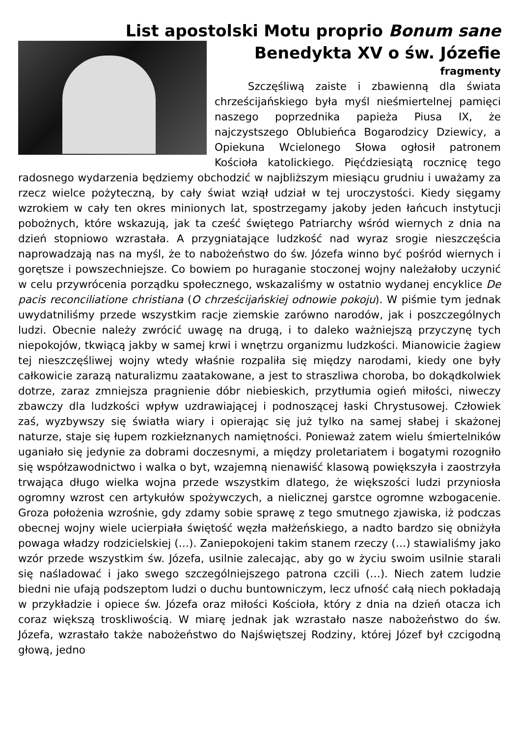List apostolski Motu proprio Bonum sane
Benedykta XV o św. Józefie
fragmenty
Szczęśliwą zaiste i zbawienną dla świata chrześcijańskiego była myśl nieśmiertelnej pamięci naszego poprzednika papieża Piusa IX, że najczystszego Oblubieńca Bogarodzicy Dziewicy, a Opiekuna Wcielonego Słowa ogłosił patronem Kościoła katolickiego. Pięćdziesiątą rocznicę tego radosnego wydarzenia będziemy obchodzić w najbliższym miesiącu grudniu i uważamy za rzecz wielce pożyteczną, by cały świat wziął udział w tej uroczystości. Kiedy sięgamy wzrokiem w cały ten okres minionych lat, spostrzegamy jakoby jeden łańcuch instytucji pobożnych, które wskazują, jak ta cześć świętego Patriarchy wśród wiernych z dnia na dzień stopniowo wzrastała. A przygniatające ludzkość nad wyraz srogie nieszczęścia naprowadzają nas na myśl, że to nabożeństwo do św. Józefa winno być pośród wiernych i gorętsze i powszechniejsze. Co bowiem po huraganie stoczonej wojny należałoby uczynić w celu przywrócenia porządku społecznego, wskazaliśmy w ostatnio wydanej encyklice De pacis reconciliatione christiana (O chrześcijańskiej odnowie pokoju). W piśmie tym jednak uwydatniliśmy przede wszystkim racje ziemskie zarówno narodów, jak i poszczególnych ludzi. Obecnie należy zwrócić uwagę na drugą, i to daleko ważniejszą przyczynę tych niepokojów, tkwiącą jakby w samej krwi i wnętrzu organizmu ludzkości. Mianowicie żagiew tej nieszczęśliwej wojny wtedy właśnie rozpaliła się między narodami, kiedy one były całkowicie zarazą naturalizmu zaatakowane, a jest to straszliwa choroba, bo dokądkolwiek dotrze, zaraz zmniejsza pragnienie dóbr niebieskich, przytłumia ogień miłości, niweczy zbawczy dla ludzkości wpływ uzdrawiającej i podnoszącej łaski Chrystusowej. Człowiek zaś, wyzbywszy się światła wiary i opierając się już tylko na samej słabej i skażonej naturze, staje się łupem rozkiełznanych namiętności. Ponieważ zatem wielu śmiertelników uganiało się jedynie za dobrami doczesnymi, a między proletariatem i bogatymi rozogniło się współzawodnictwo i walka o byt, wzajemną nienawiść klasową powiększyła i zaostrzyła trwająca długo wielka wojna przede wszystkim dlatego, że większości ludzi przyniosła ogromny wzrost cen artykułów spożywczych, a nielicznej garstce ogromne wzbogacenie. Groza położenia wzrośnie, gdy zdamy sobie sprawę z tego smutnego zjawiska, iż podczas obecnej wojny wiele ucierpiała świętość węzła małżeńskiego, a nadto bardzo się obniżyła powaga władzy rodzicielskiej (…). Zaniepokojeni takim stanem rzeczy (…) stawialiśmy jako wzór przede wszystkim św. Józefa, usilnie zalecając, aby go w życiu swoim usilnie starali się naśladować i jako swego szczególniejszego patrona czcili (…). Niech zatem ludzie biedni nie ufają podszeptom ludzi o duchu buntowniczym, lecz ufność całą niech pokładają w przykładzie i opiece św. Józefa oraz miłości Kościoła, który z dnia na dzień otacza ich coraz większą troskliwością. W miarę jednak jak wzrastało nasze nabożeństwo do św. Józefa, wzrastało także nabożeństwo do Najświętszej Rodziny, której Józef był czcigodną głową, jedno